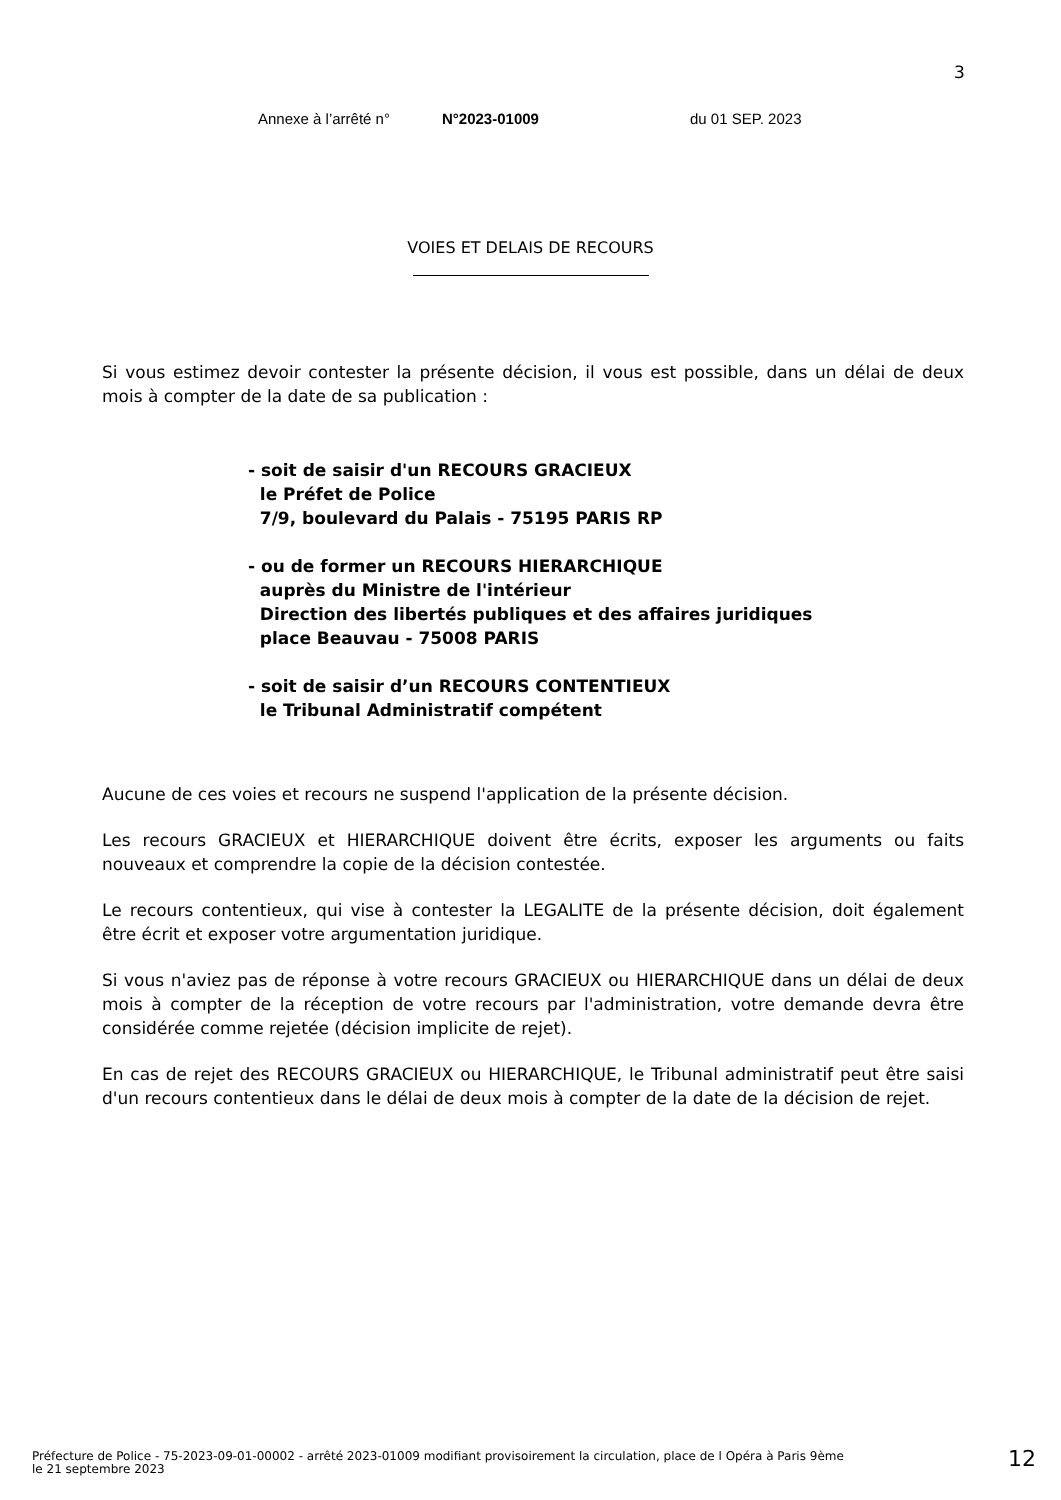3
Annexe à l’arrêté n° N°2023-01009 du 01 SEP. 2023
VOIES ET DELAIS DE RECOURS
Si vous estimez devoir contester la présente décision, il vous est possible, dans un délai de deux mois à compter de la date de sa publication :
- soit de saisir d'un RECOURS GRACIEUX
le Préfet de Police
7/9, boulevard du Palais - 75195 PARIS RP
- ou de former un RECOURS HIERARCHIQUE
auprès du Ministre de l'intérieur
Direction des libertés publiques et des affaires juridiques
place Beauvau - 75008 PARIS
- soit de saisir d’un RECOURS CONTENTIEUX
le Tribunal Administratif compétent
Aucune de ces voies et recours ne suspend l'application de la présente décision.
Les recours GRACIEUX et HIERARCHIQUE doivent être écrits, exposer les arguments ou faits nouveaux et comprendre la copie de la décision contestée.
Le recours contentieux, qui vise à contester la LEGALITE de la présente décision, doit également être écrit et exposer votre argumentation juridique.
Si vous n'aviez pas de réponse à votre recours GRACIEUX ou HIERARCHIQUE dans un délai de deux mois à compter de la réception de votre recours par l'administration, votre demande devra être considérée comme rejetée (décision implicite de rejet).
En cas de rejet des RECOURS GRACIEUX ou HIERARCHIQUE, le Tribunal administratif peut être saisi d'un recours contentieux dans le délai de deux mois à compter de la date de la décision de rejet.
Préfecture de Police - 75-2023-09-01-00002 - arrêté 2023-01009 modifiant provisoirement la circulation, place de l Opéra à Paris 9ème
le 21 septembre 2023
12